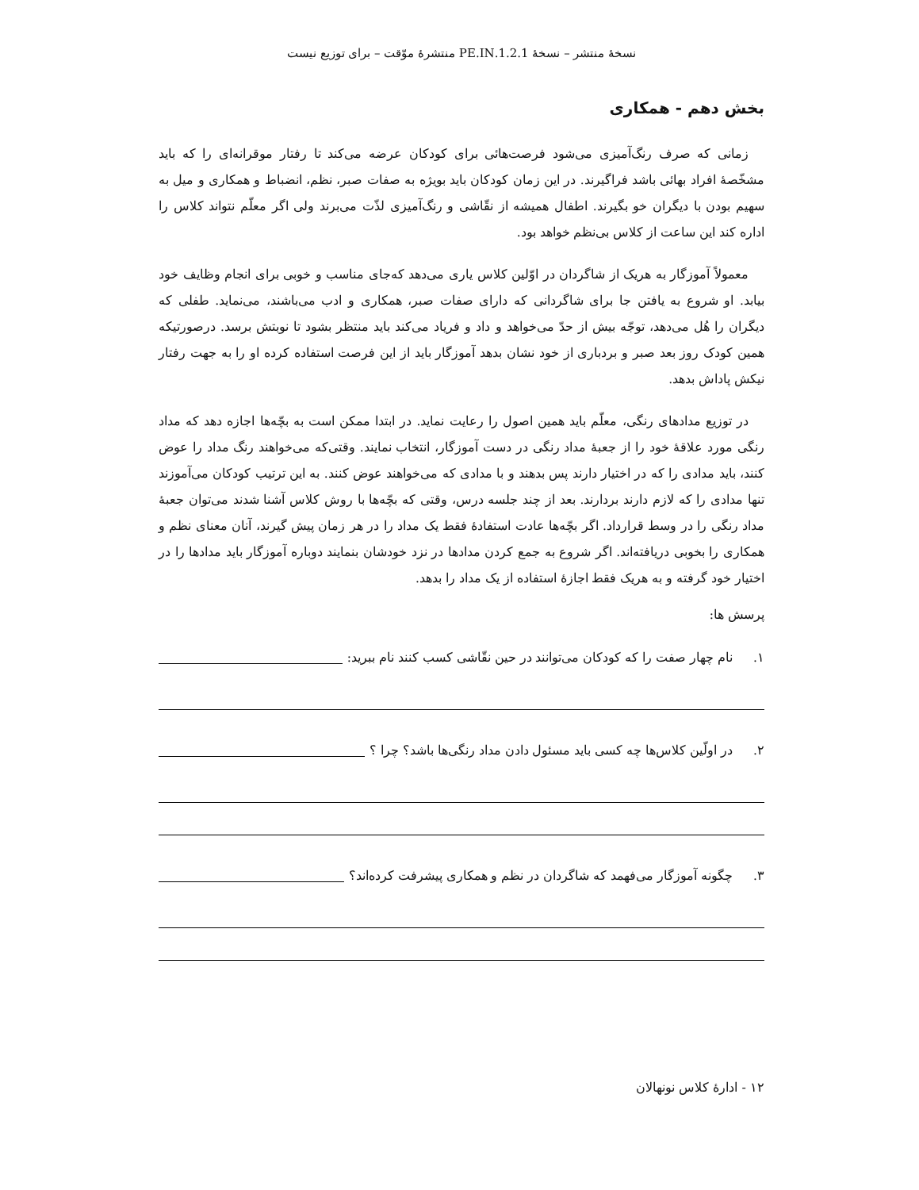نسخهٔ منتشر – نسخهٔ 1.2.1.PE.IN منتشرهٔ موّقت – برای توزیع نیست
بخش دهم - همکاری
زمانی که صرف رنگ‌آمیزی می‌شود فرصت‌هائی برای کودکان عرضه می‌کند تا رفتار موقرانه‌ای را که باید مشخّصهٔ افراد بهائی باشد فراگیرند. در این زمان کودکان باید بویژه به صفات صبر، نظم، انضباط و همکاری و میل به سهیم بودن با دیگران خو بگیرند. اطفال همیشه از نقّاشی و رنگ‌آمیزی لذّت می‌برند ولی اگر معلّم نتواند کلاس را اداره کند این ساعت از کلاس بی‌نظم خواهد بود.
معمولاً آموزگار به هریک از شاگردان در اوّلین کلاس یاری می‌دهد که‌جای مناسب و خوبی برای انجام وظایف خود بیابد. او شروع به یافتن جا برای شاگردانی که دارای صفات صبر، همکاری و ادب می‌باشند، می‌نماید. طفلی که دیگران را هُل می‌دهد، توجّه بیش از حدّ می‌خواهد و داد و فریاد می‌کند باید منتظر بشود تا نوبتش برسد. درصورتیکه همین کودک روز بعد صبر و بردباری از خود نشان بدهد آموزگار باید از این فرصت استفاده کرده او را به جهت رفتار نیکش پاداش بدهد.
در توزیع مدادهای رنگی، معلّم باید همین اصول را رعایت نماید. در ابتدا ممکن است به بچّه‌ها اجازه دهد که مداد رنگی مورد علاقهٔ خود را از جعبهٔ مداد رنگی در دست آموزگار، انتخاب نمایند. وقتی‌که می‌خواهند رنگ مداد را عوض کنند، باید مدادی را که در اختیار دارند پس بدهند و با مدادی که می‌خواهند عوض کنند. به این ترتیب کودکان می‌آموزند تنها مدادی را که لازم دارند بردارند. بعد از چند جلسه درس، وقتی که بچّه‌ها با روش کلاس آشنا شدند می‌توان جعبهٔ مداد رنگی را در وسط قرارداد. اگر بچّه‌ها عادت استفادهٔ فقط یک مداد را در هر زمان پیش گیرند، آنان معنای نظم و همکاری را بخوبی دریافته‌اند. اگر شروع به جمع کردن مدادها در نزد خودشان بنمایند دوباره آموزگار باید مدادها را در اختیار خود گرفته و به هریک فقط اجازهٔ استفاده از یک مداد را بدهد.
پرسش ها:
۱. نام چهار صفت را که کودکان می‌توانند در حین نقّاشی کسب کنند نام ببرید:
۲. در اولّین کلاس‌ها چه کسی باید مسئول دادن مداد رنگی‌ها باشد؟ چرا ؟
۳. چگونه آموزگار می‌فهمد که شاگردان در نظم و همکاری پیشرفت کرده‌اند؟
۱۲ - ادارهٔ کلاس نونهالان